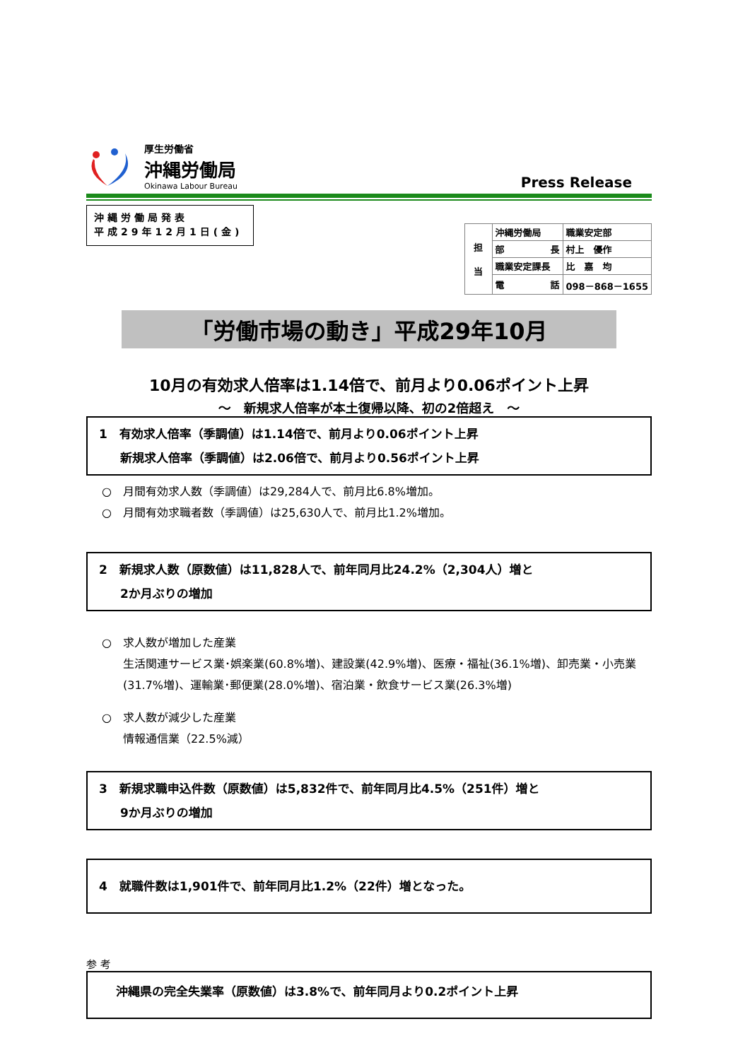厚生労働省
沖縄労働局
Okinawa Labour Bureau
Press Release
沖縄労働局発表
平成29年12月1日(金)
| 担 当 | 沖縄労働局 | 職業安定部 |
| | 部 長 | 村上 優作 |
| | 職業安定課長 | 比 嘉 均 |
| | 電 話 | 098－868－1655 |
「労働市場の動き」平成29年10月
10月の有効求人倍率は1.14倍で、前月より0.06ポイント上昇
～　新規求人倍率が本土復帰以降、初の2倍超え　～
1　有効求人倍率（季調値）は1.14倍で、前月より0.06ポイント上昇
新規求人倍率（季調値）は2.06倍で、前月より0.56ポイント上昇
○　月間有効求人数（季調値）は29,284人で、前月比6.8%増加。
○　月間有効求職者数（季調値）は25,630人で、前月比1.2%増加。
2　新規求人数（原数値）は11,828人で、前年同月比24.2%（2,304人）増と
2か月ぶりの増加
○　求人数が増加した産業
生活関連サービス業･娯楽業(60.8%増)、建設業(42.9%増)、医療・福祉(36.1%増)、卸売業・小売業(31.7%増)、運輸業･郵便業(28.0%増)、宿泊業・飲食サービス業(26.3%増)
○　求人数が減少した産業
情報通信業（22.5%減）
3　新規求職申込件数（原数値）は5,832件で、前年同月比4.5%（251件）増と
9か月ぶりの増加
4　就職件数は1,901件で、前年同月比1.2%（22件）増となった。
参 考
沖縄県の完全失業率（原数値）は3.8%で、前年同月より0.2ポイント上昇